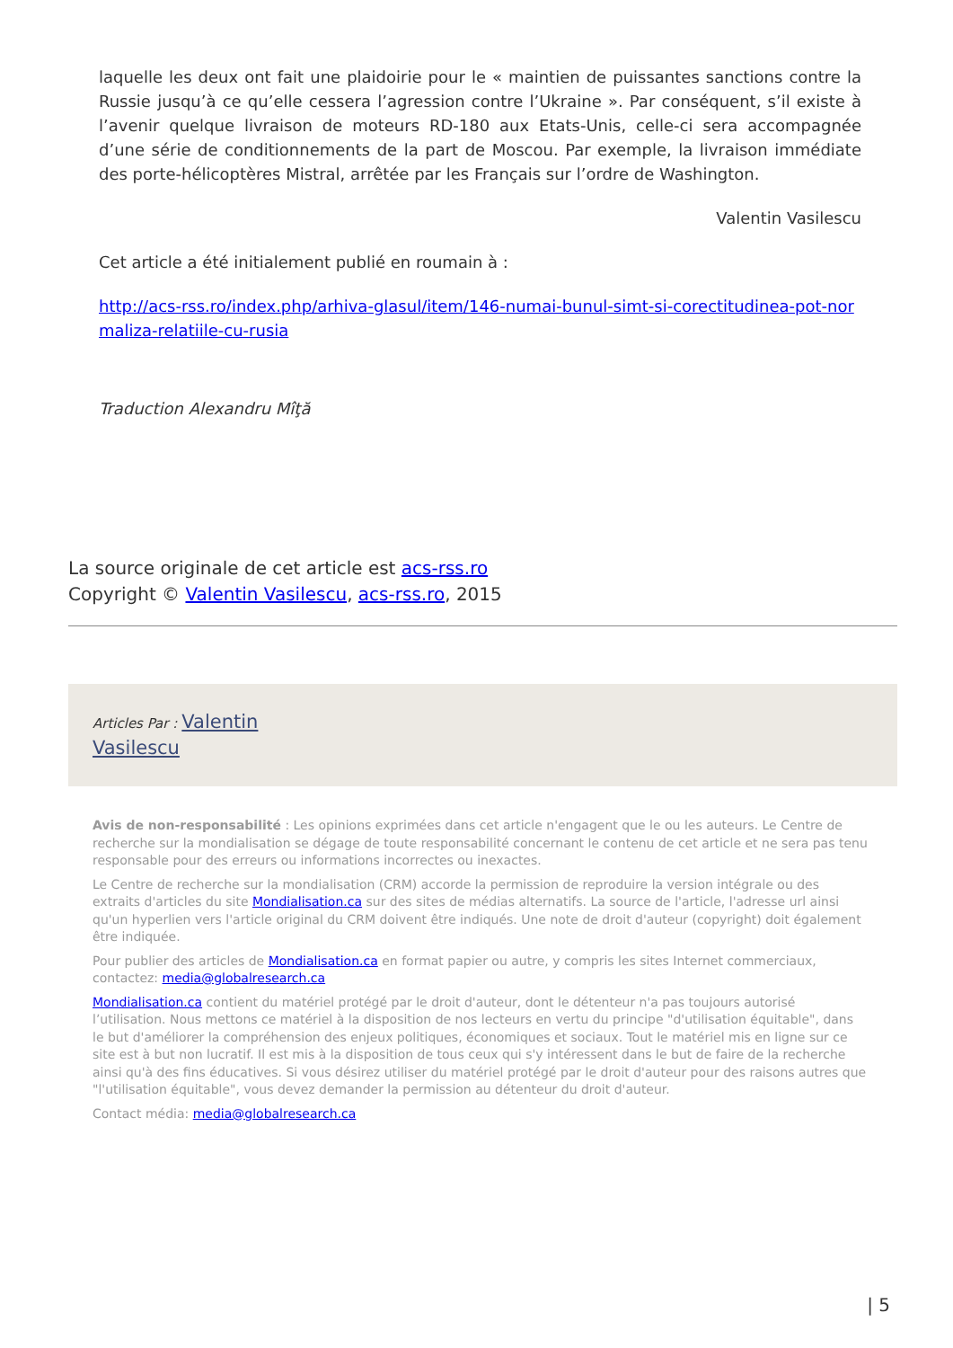laquelle les deux ont fait une plaidoirie pour le « maintien de puissantes sanctions contre la Russie jusqu’à ce qu’elle cessera l’agression contre l’Ukraine ». Par conséquent, s’il existe à l’avenir quelque livraison de moteurs RD-180 aux Etats-Unis, celle-ci sera accompagnée d’une série de conditionnements de la part de Moscou. Par exemple, la livraison immédiate des porte-hélicoptères Mistral, arrêtée par les Français sur l’ordre de Washington.
Valentin Vasilescu
Cet article a été initialement publié en roumain à :
http://acs-rss.ro/index.php/arhiva-glasul/item/146-numai-bunul-simt-si-corectitudinea-pot-normaliza-relatiile-cu-rusia
Traduction Alexandru Mîţă
La source originale de cet article est acs-rss.ro
Copyright © Valentin Vasilescu, acs-rss.ro, 2015
Articles Par : Valentin
Vasilescu
Avis de non-responsabilité : Les opinions exprimées dans cet article n'engagent que le ou les auteurs. Le Centre de recherche sur la mondialisation se dégage de toute responsabilité concernant le contenu de cet article et ne sera pas tenu responsable pour des erreurs ou informations incorrectes ou inexactes.
Le Centre de recherche sur la mondialisation (CRM) accorde la permission de reproduire la version intégrale ou des extraits d'articles du site Mondialisation.ca sur des sites de médias alternatifs. La source de l'article, l'adresse url ainsi qu'un hyperlien vers l'article original du CRM doivent être indiqués. Une note de droit d'auteur (copyright) doit également être indiquée.
Pour publier des articles de Mondialisation.ca en format papier ou autre, y compris les sites Internet commerciaux, contactez: media@globalresearch.ca
Mondialisation.ca contient du matériel protégé par le droit d'auteur, dont le détenteur n'a pas toujours autorisé l’utilisation. Nous mettons ce matériel à la disposition de nos lecteurs en vertu du principe "d'utilisation équitable", dans le but d'améliorer la compréhension des enjeux politiques, économiques et sociaux. Tout le matériel mis en ligne sur ce site est à but non lucratif. Il est mis à la disposition de tous ceux qui s'y intéressent dans le but de faire de la recherche ainsi qu'à des fins éducatives. Si vous désirez utiliser du matériel protégé par le droit d'auteur pour des raisons autres que "l'utilisation équitable", vous devez demander la permission au détenteur du droit d'auteur.
Contact média: media@globalresearch.ca
| 5